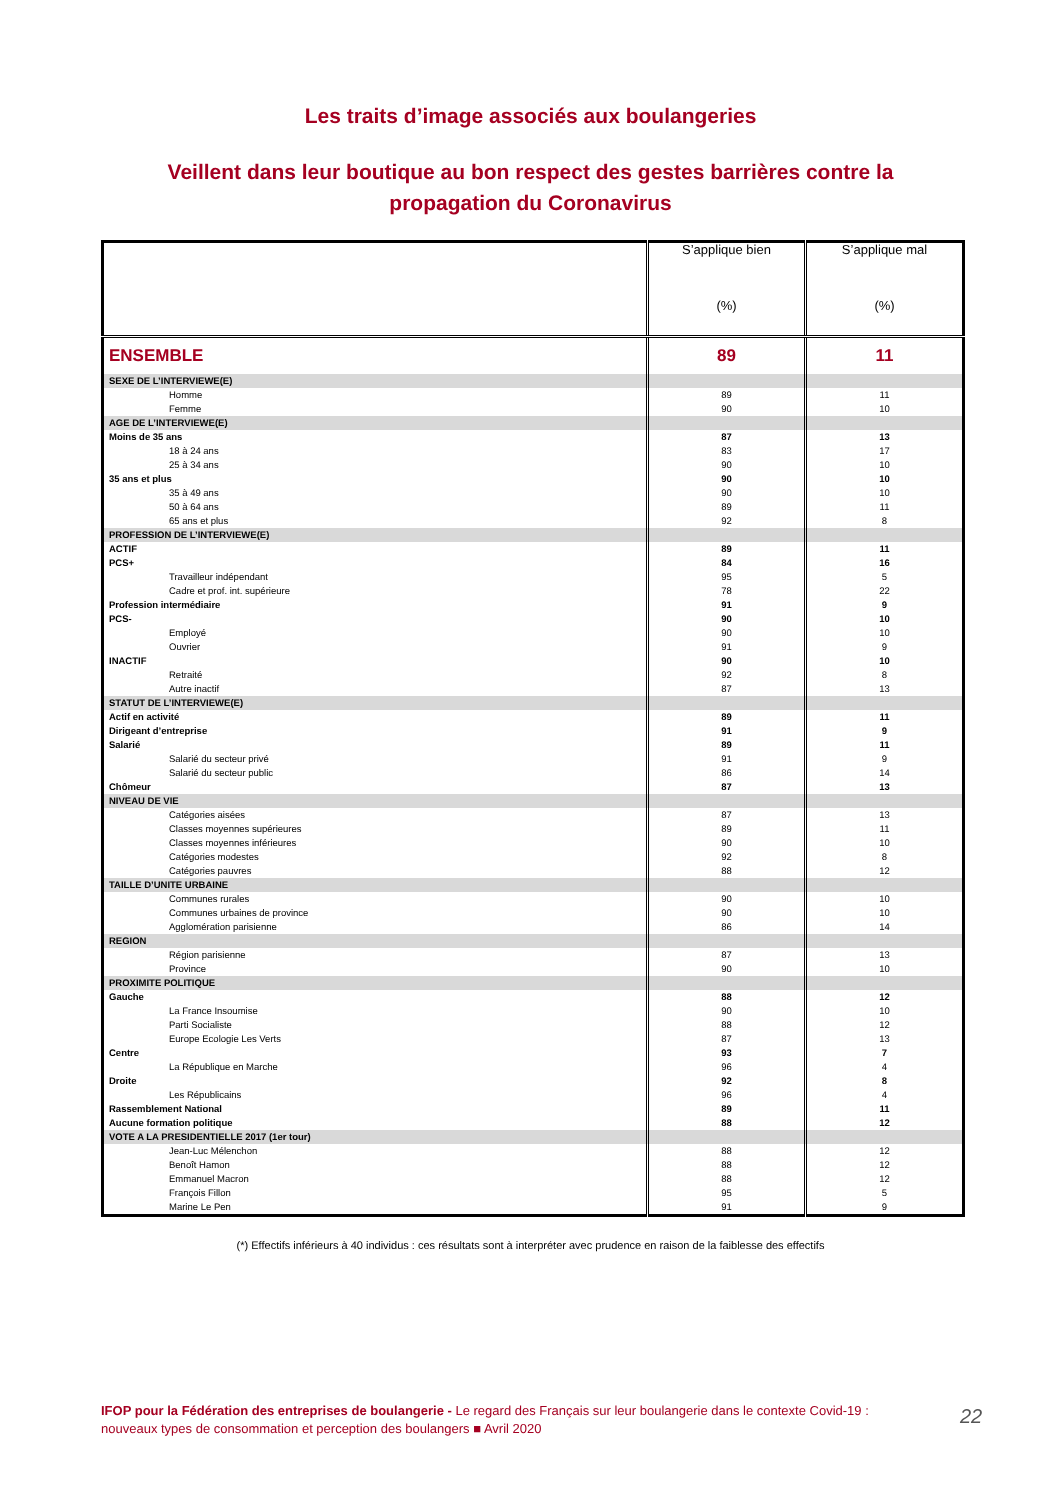Les traits d’image associés aux boulangeries
Veillent dans leur boutique au bon respect des gestes barrières contre la
propagation du Coronavirus
| | S’applique bien (%) | S’applique mal (%) |
| --- | --- | --- |
| ENSEMBLE | 89 | 11 |
| SEXE DE L’INTERVIEWE(E) | | |
| Homme | 89 | 11 |
| Femme | 90 | 10 |
| AGE DE L’INTERVIEWE(E) | | |
| Moins de 35 ans | 87 | 13 |
| 18 à 24 ans | 83 | 17 |
| 25 à 34 ans | 90 | 10 |
| 35 ans et plus | 90 | 10 |
| 35 à 49 ans | 90 | 10 |
| 50 à 64 ans | 89 | 11 |
| 65 ans et plus | 92 | 8 |
| PROFESSION DE L’INTERVIEWE(E) | | |
| ACTIF | 89 | 11 |
| PCS+ | 84 | 16 |
| Travailleur indépendant | 95 | 5 |
| Cadre et prof. int. supérieure | 78 | 22 |
| Profession intermédiaire | 91 | 9 |
| PCS- | 90 | 10 |
| Employé | 90 | 10 |
| Ouvrier | 91 | 9 |
| INACTIF | 90 | 10 |
| Retraité | 92 | 8 |
| Autre inactif | 87 | 13 |
| STATUT DE L’INTERVIEWE(E) | | |
| Actif en activité | 89 | 11 |
| Dirigeant d’entreprise | 91 | 9 |
| Salarié | 89 | 11 |
| Salarié du secteur privé | 91 | 9 |
| Salarié du secteur public | 86 | 14 |
| Chômeur | 87 | 13 |
| NIVEAU DE VIE | | |
| Catégories aisées | 87 | 13 |
| Classes moyennes supérieures | 89 | 11 |
| Classes moyennes inférieures | 90 | 10 |
| Catégories modestes | 92 | 8 |
| Catégories pauvres | 88 | 12 |
| TAILLE D’UNITE URBAINE | | |
| Communes rurales | 90 | 10 |
| Communes urbaines de province | 90 | 10 |
| Agglomération parisienne | 86 | 14 |
| REGION | | |
| Région parisienne | 87 | 13 |
| Province | 90 | 10 |
| PROXIMITE POLITIQUE | | |
| Gauche | 88 | 12 |
| La France Insoumise | 90 | 10 |
| Parti Socialiste | 88 | 12 |
| Europe Ecologie Les Verts | 87 | 13 |
| Centre | 93 | 7 |
| La République en Marche | 96 | 4 |
| Droite | 92 | 8 |
| Les Républicains | 96 | 4 |
| Rassemblement National | 89 | 11 |
| Aucune formation politique | 88 | 12 |
| VOTE A LA PRESIDENTIELLE 2017 (1er tour) | | |
| Jean-Luc Mélenchon | 88 | 12 |
| Benoît Hamon | 88 | 12 |
| Emmanuel Macron | 88 | 12 |
| François Fillon | 95 | 5 |
| Marine Le Pen | 91 | 9 |
(*) Effectifs inférieurs à 40 individus : ces résultats sont à interpréter avec prudence en raison de la faiblesse des effectifs
IFOP pour la Fédération des entreprises de boulangerie - Le regard des Français sur leur boulangerie dans le contexte Covid-19 : nouveaux types de consommation et perception des boulangers ■ Avril 2020
22